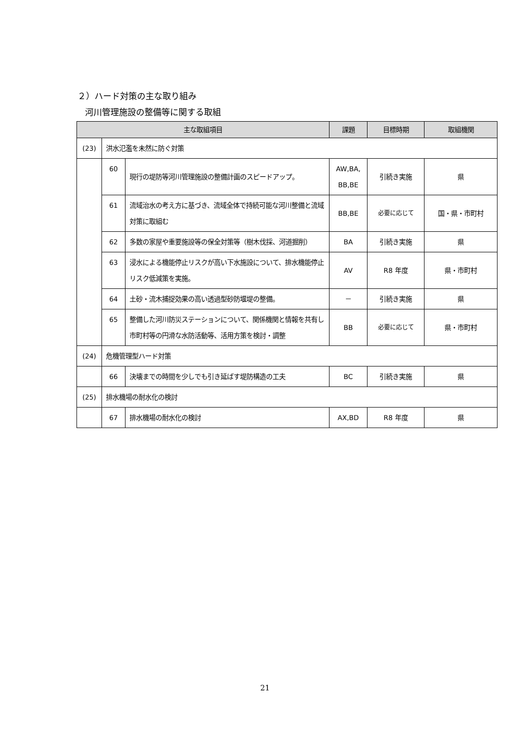２）ハード対策の主な取り組み
河川管理施設の整備等に関する取組
| 主な取組項目 | | | 課題 | 目標時期 | 取組機関 |
| --- | --- | --- | --- | --- | --- |
| (23) | 洪水氾濫を未然に防ぐ対策 | | | | |
| | 60 | 現行の堤防等河川管理施設の整備計画のスピードアップ。 | AW,BA, BB,BE | 引続き実施 | 県 |
| | 61 | 流域治水の考え方に基づき、流域全体で持続可能な河川整備と流域対策に取組む | BB,BE | 必要に応じて | 国・県・市町村 |
| | 62 | 多数の家屋や重要施設等の保全対策等（樹木伐採、河道掘削） | BA | 引続き実施 | 県 |
| | 63 | 浸水による機能停止リスクが高い下水施設について、排水機能停止リスク低減策を実施。 | AV | R8 年度 | 県・市町村 |
| | 64 | 土砂・流木捕捉効果の高い透過型砂防堰堤の整備。 | － | 引続き実施 | 県 |
| | 65 | 整備した河川防災ステーションについて、関係機関と情報を共有し市町村等の円滑な水防活動等、活用方策を検討・調整 | BB | 必要に応じて | 県・市町村 |
| (24) | 危機管理型ハード対策 | | | | |
| | 66 | 決壊までの時間を少しでも引き延ばす堤防構造の工夫 | BC | 引続き実施 | 県 |
| (25) | 排水機場の耐水化の検討 | | | | |
| | 67 | 排水機場の耐水化の検討 | AX,BD | R8 年度 | 県 |
21